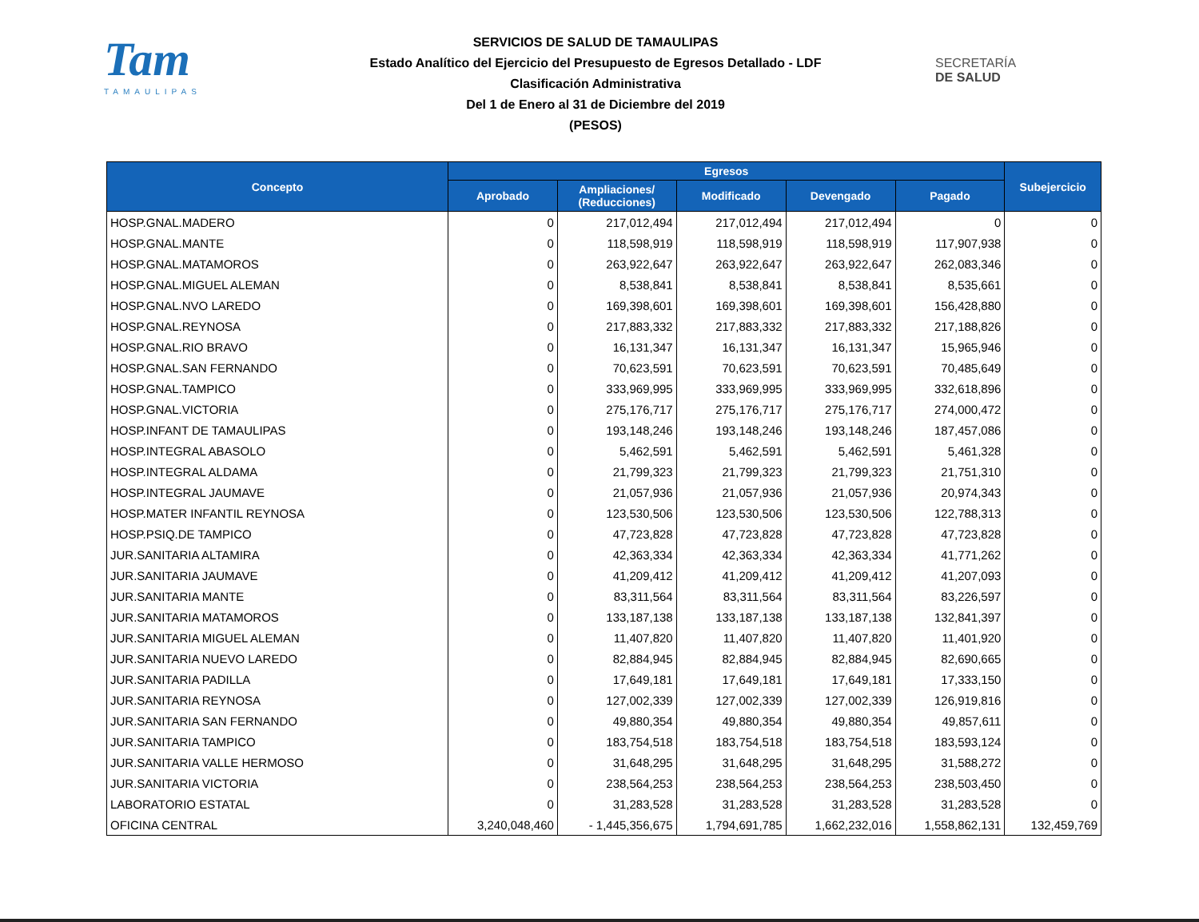Tam
TAMAULIPAS
SERVICIOS DE SALUD DE TAMAULIPAS
Estado Analítico del Ejercicio del Presupuesto de Egresos Detallado - LDF
Clasificación Administrativa
Del 1 de Enero al 31 de Diciembre del 2019
(PESOS)
SECRETARÍA
DE SALUD
| Concepto | Egresos | | | | | Subejercicio |
| --- | --- | --- | --- | --- | --- | --- |
| | Aprobado | Ampliaciones/ (Reducciones) | Modificado | Devengado | Pagado | |
| HOSP.GNAL.MADERO | 0 | 217,012,494 | 217,012,494 | 217,012,494 | 0 | 0 |
| HOSP.GNAL.MANTE | 0 | 118,598,919 | 118,598,919 | 118,598,919 | 117,907,938 | 0 |
| HOSP.GNAL.MATAMOROS | 0 | 263,922,647 | 263,922,647 | 263,922,647 | 262,083,346 | 0 |
| HOSP.GNAL.MIGUEL ALEMAN | 0 | 8,538,841 | 8,538,841 | 8,538,841 | 8,535,661 | 0 |
| HOSP.GNAL.NVO LAREDO | 0 | 169,398,601 | 169,398,601 | 169,398,601 | 156,428,880 | 0 |
| HOSP.GNAL.REYNOSA | 0 | 217,883,332 | 217,883,332 | 217,883,332 | 217,188,826 | 0 |
| HOSP.GNAL.RIO BRAVO | 0 | 16,131,347 | 16,131,347 | 16,131,347 | 15,965,946 | 0 |
| HOSP.GNAL.SAN FERNANDO | 0 | 70,623,591 | 70,623,591 | 70,623,591 | 70,485,649 | 0 |
| HOSP.GNAL.TAMPICO | 0 | 333,969,995 | 333,969,995 | 333,969,995 | 332,618,896 | 0 |
| HOSP.GNAL.VICTORIA | 0 | 275,176,717 | 275,176,717 | 275,176,717 | 274,000,472 | 0 |
| HOSP.INFANT DE TAMAULIPAS | 0 | 193,148,246 | 193,148,246 | 193,148,246 | 187,457,086 | 0 |
| HOSP.INTEGRAL ABASOLO | 0 | 5,462,591 | 5,462,591 | 5,462,591 | 5,461,328 | 0 |
| HOSP.INTEGRAL ALDAMA | 0 | 21,799,323 | 21,799,323 | 21,799,323 | 21,751,310 | 0 |
| HOSP.INTEGRAL JAUMAVE | 0 | 21,057,936 | 21,057,936 | 21,057,936 | 20,974,343 | 0 |
| HOSP.MATER INFANTIL REYNOSA | 0 | 123,530,506 | 123,530,506 | 123,530,506 | 122,788,313 | 0 |
| HOSP.PSIQ.DE TAMPICO | 0 | 47,723,828 | 47,723,828 | 47,723,828 | 47,723,828 | 0 |
| JUR.SANITARIA ALTAMIRA | 0 | 42,363,334 | 42,363,334 | 42,363,334 | 41,771,262 | 0 |
| JUR.SANITARIA JAUMAVE | 0 | 41,209,412 | 41,209,412 | 41,209,412 | 41,207,093 | 0 |
| JUR.SANITARIA MANTE | 0 | 83,311,564 | 83,311,564 | 83,311,564 | 83,226,597 | 0 |
| JUR.SANITARIA MATAMOROS | 0 | 133,187,138 | 133,187,138 | 133,187,138 | 132,841,397 | 0 |
| JUR.SANITARIA MIGUEL ALEMAN | 0 | 11,407,820 | 11,407,820 | 11,407,820 | 11,401,920 | 0 |
| JUR.SANITARIA NUEVO LAREDO | 0 | 82,884,945 | 82,884,945 | 82,884,945 | 82,690,665 | 0 |
| JUR.SANITARIA PADILLA | 0 | 17,649,181 | 17,649,181 | 17,649,181 | 17,333,150 | 0 |
| JUR.SANITARIA REYNOSA | 0 | 127,002,339 | 127,002,339 | 127,002,339 | 126,919,816 | 0 |
| JUR.SANITARIA SAN FERNANDO | 0 | 49,880,354 | 49,880,354 | 49,880,354 | 49,857,611 | 0 |
| JUR.SANITARIA TAMPICO | 0 | 183,754,518 | 183,754,518 | 183,754,518 | 183,593,124 | 0 |
| JUR.SANITARIA VALLE HERMOSO | 0 | 31,648,295 | 31,648,295 | 31,648,295 | 31,588,272 | 0 |
| JUR.SANITARIA VICTORIA | 0 | 238,564,253 | 238,564,253 | 238,564,253 | 238,503,450 | 0 |
| LABORATORIO ESTATAL | 0 | 31,283,528 | 31,283,528 | 31,283,528 | 31,283,528 | 0 |
| OFICINA CENTRAL | 3,240,048,460 | - 1,445,356,675 | 1,794,691,785 | 1,662,232,016 | 1,558,862,131 | 132,459,769 |